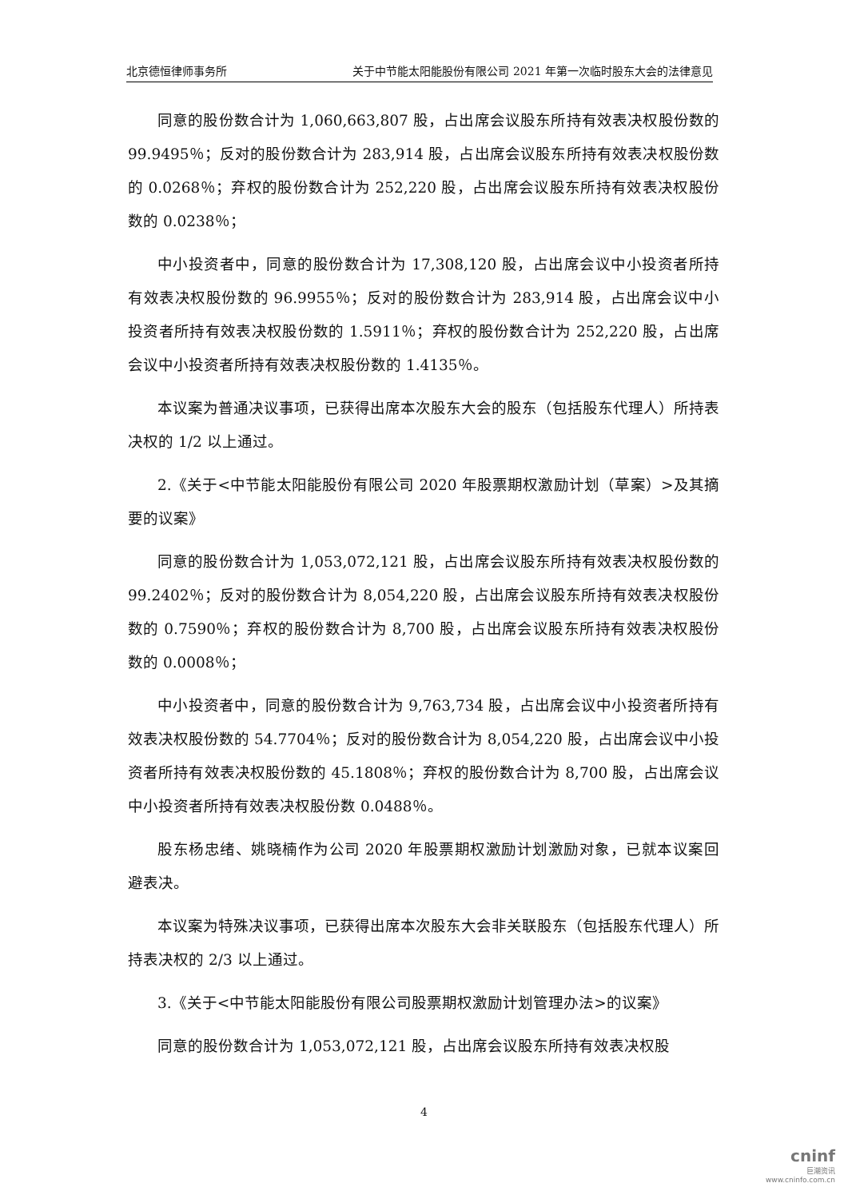北京德恒律师事务所 关于中节能太阳能股份有限公司 2021 年第一次临时股东大会的法律意见
同意的股份数合计为 1,060,663,807 股，占出席会议股东所持有效表决权股份数的 99.9495％；反对的股份数合计为 283,914 股，占出席会议股东所持有效表决权股份数的 0.0268％；弃权的股份数合计为 252,220 股，占出席会议股东所持有效表决权股份数的 0.0238％；
中小投资者中，同意的股份数合计为 17,308,120 股，占出席会议中小投资者所持有效表决权股份数的 96.9955％；反对的股份数合计为 283,914 股，占出席会议中小投资者所持有效表决权股份数的 1.5911％；弃权的股份数合计为 252,220 股，占出席会议中小投资者所持有效表决权股份数的 1.4135％。
本议案为普通决议事项，已获得出席本次股东大会的股东（包括股东代理人）所持表决权的 1/2 以上通过。
2.《关于<中节能太阳能股份有限公司 2020 年股票期权激励计划（草案）>及其摘要的议案》
同意的股份数合计为 1,053,072,121 股，占出席会议股东所持有效表决权股份数的 99.2402％；反对的股份数合计为 8,054,220 股，占出席会议股东所持有效表决权股份数的 0.7590％；弃权的股份数合计为 8,700 股，占出席会议股东所持有效表决权股份数的 0.0008％；
中小投资者中，同意的股份数合计为 9,763,734 股，占出席会议中小投资者所持有效表决权股份数的 54.7704％；反对的股份数合计为 8,054,220 股，占出席会议中小投资者所持有效表决权股份数的 45.1808％；弃权的股份数合计为 8,700 股，占出席会议中小投资者所持有效表决权股份数 0.0488％。
股东杨忠绪、姚晓楠作为公司 2020 年股票期权激励计划激励对象，已就本议案回避表决。
本议案为特殊决议事项，已获得出席本次股东大会非关联股东（包括股东代理人）所持表决权的 2/3 以上通过。
3.《关于<中节能太阳能股份有限公司股票期权激励计划管理办法>的议案》
同意的股份数合计为 1,053,072,121 股，占出席会议股东所持有效表决权股
4
cninf
巨潮资讯
www.cninfo.com.cn